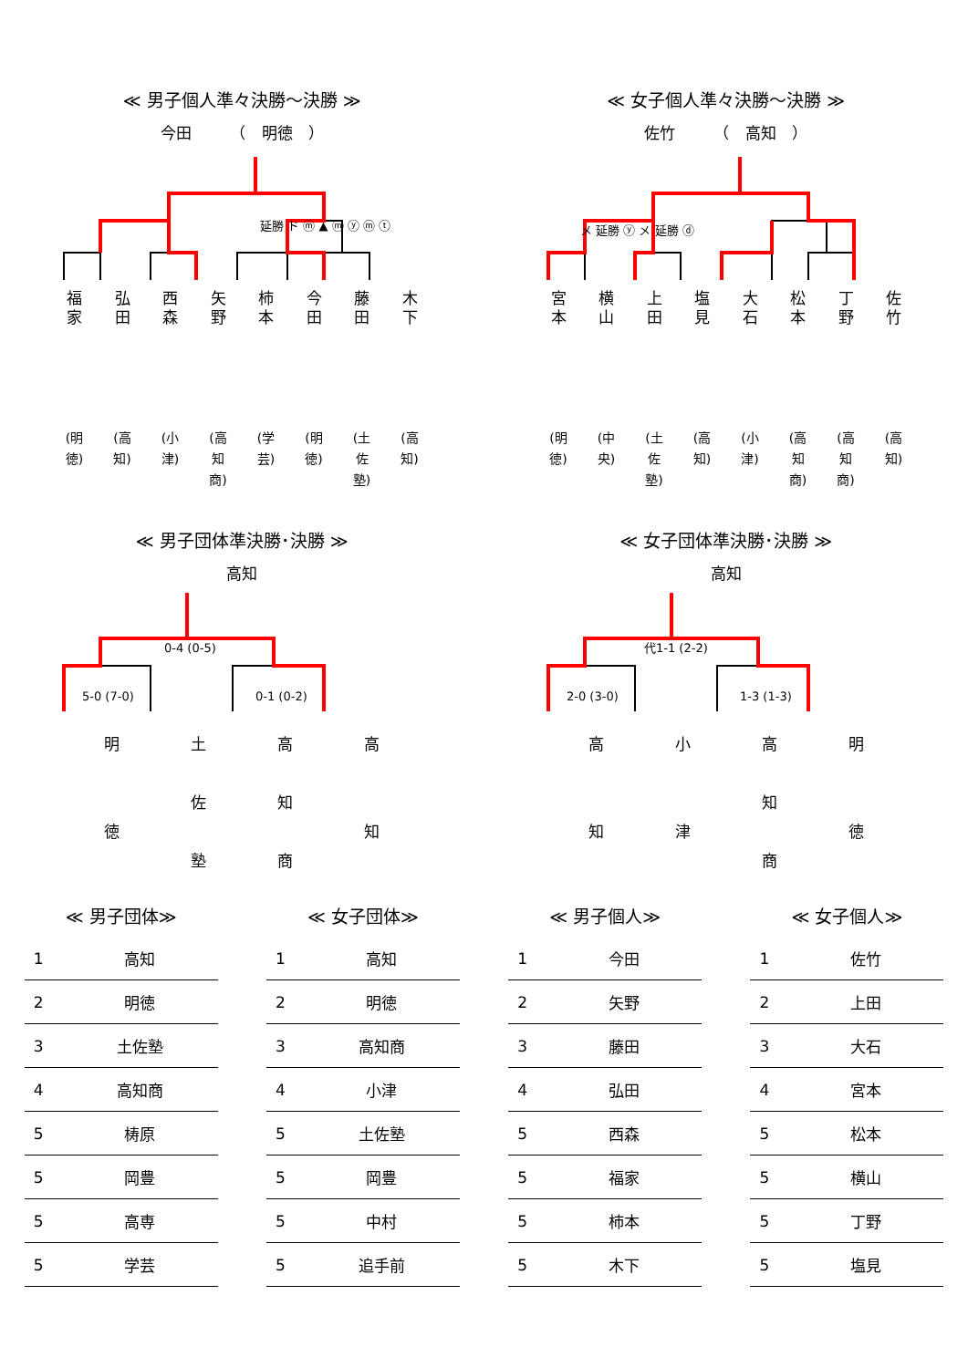≪ 男子個人準々決勝～決勝 ≫
今田　　　（　明徳　）
延勝 ド ⓜ ▲ ⓜ ⓨ ⓜ ⓣ
福家
弘田
西森
矢野
柿本
今田
藤田
木下
(明徳)
(高知)
(小津)
(高知商)
(学芸)
(明徳)
(土佐塾)
(高知)
≪ 女子個人準々決勝～決勝 ≫
佐竹　　　（　高知　）
メ 延勝 ⓨ メ 延勝 ⓓ
宮本
横山
上田
塩見
大石
松本
丁野
佐竹
(明徳)
(中央)
(土佐塾)
(高知)
(小津)
(高知商)
(高知商)
(高知)
≪ 男子団体準決勝･決勝 ≫
高知
0-4 (0-5)
5-0 (7-0)
0-1 (0-2)
明
徳
土
佐
塾
高
知
商
高
知
≪ 女子団体準決勝･決勝 ≫
高知
代1-1 (2-2)
2-0 (3-0)
1-3 (1-3)
高
知
小
津
高
知
商
明
徳
≪ 男子団体≫
| 1 | 高知 |
| 2 | 明徳 |
| 3 | 土佐塾 |
| 4 | 高知商 |
| 5 | 梼原 |
| 5 | 岡豊 |
| 5 | 高専 |
| 5 | 学芸 |
≪ 女子団体≫
| 1 | 高知 |
| 2 | 明徳 |
| 3 | 高知商 |
| 4 | 小津 |
| 5 | 土佐塾 |
| 5 | 岡豊 |
| 5 | 中村 |
| 5 | 追手前 |
≪ 男子個人≫
| 1 | 今田 |
| 2 | 矢野 |
| 3 | 藤田 |
| 4 | 弘田 |
| 5 | 西森 |
| 5 | 福家 |
| 5 | 柿本 |
| 5 | 木下 |
≪ 女子個人≫
| 1 | 佐竹 |
| 2 | 上田 |
| 3 | 大石 |
| 4 | 宮本 |
| 5 | 松本 |
| 5 | 横山 |
| 5 | 丁野 |
| 5 | 塩見 |